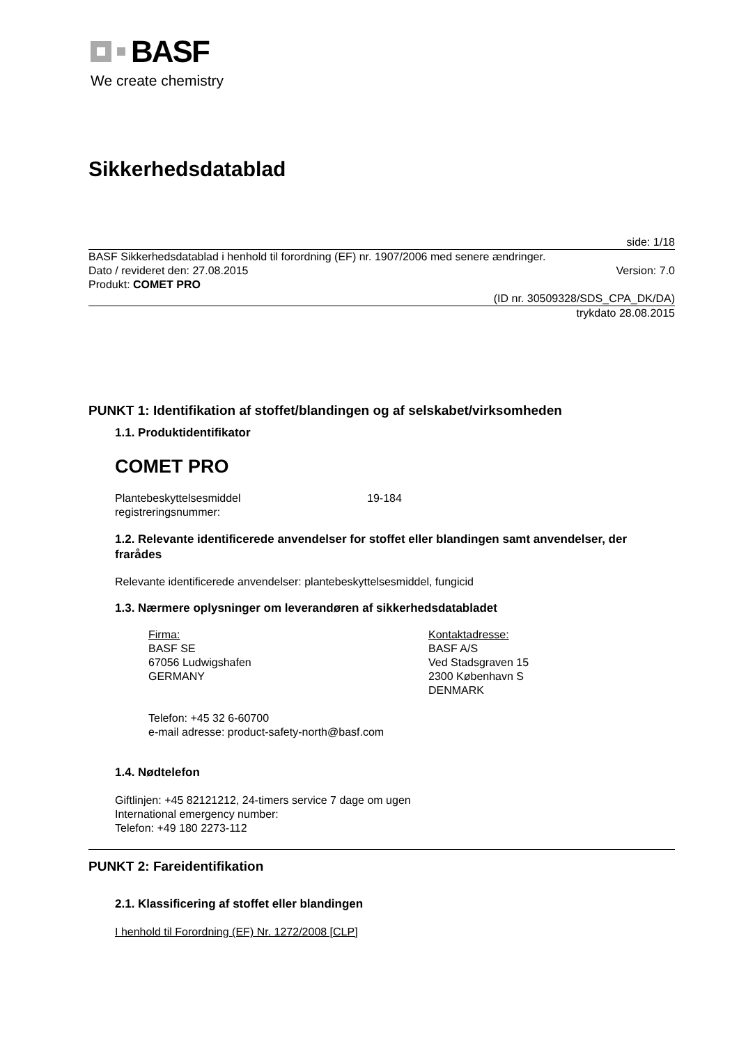BASF
We create chemistry
Sikkerhedsdatablad
side: 1/18
BASF Sikkerhedsdatablad i henhold til forordning (EF) nr. 1907/2006 med senere ændringer.
Dato / revideret den: 27.08.2015 Version: 7.0
Produkt: COMET PRO
(ID nr. 30509328/SDS_CPA_DK/DA)
trykdato 28.08.2015
PUNKT 1: Identifikation af stoffet/blandingen og af selskabet/virksomheden
1.1. Produktidentifikator
COMET PRO
Plantebeskyttelsesmiddel
registreringsnummer:
19-184
1.2. Relevante identificerede anvendelser for stoffet eller blandingen samt anvendelser, der frarådes
Relevante identificerede anvendelser: plantebeskyttelsesmiddel, fungicid
1.3. Nærmere oplysninger om leverandøren af sikkerhedsdatabladet
Firma:
BASF SE
67056 Ludwigshafen
GERMANY
Kontaktadresse:
BASF A/S
Ved Stadsgraven 15
2300 København S
DENMARK
Telefon: +45 32 6-60700
e-mail adresse: product-safety-north@basf.com
1.4. Nødtelefon
Giftlinjen: +45 82121212, 24-timers service 7 dage om ugen
International emergency number:
Telefon: +49 180 2273-112
PUNKT 2: Fareidentifikation
2.1. Klassificering af stoffet eller blandingen
I henhold til Forordning (EF) Nr. 1272/2008 [CLP]